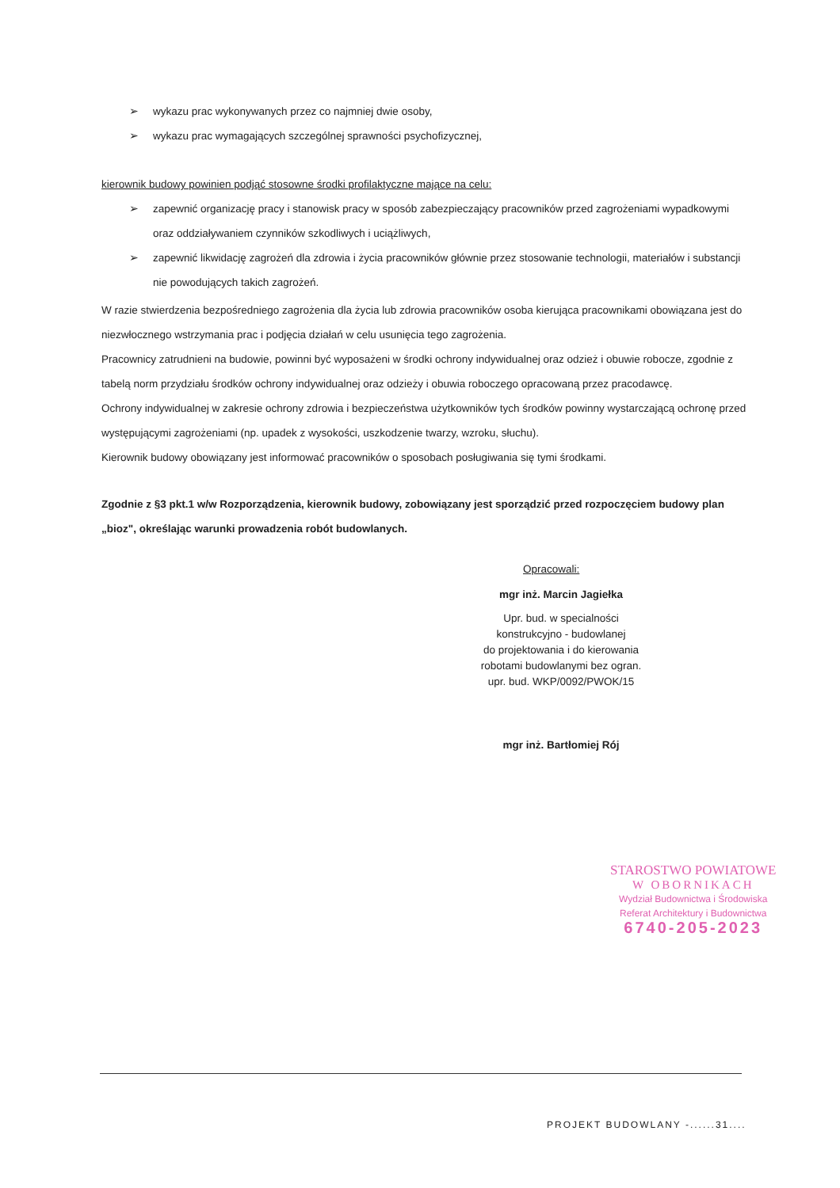➢ wykazu prac wykonywanych przez co najmniej dwie osoby,
➢ wykazu prac wymagających szczególnej sprawności psychofizycznej,
kierownik budowy powinien podjąć stosowne środki profilaktyczne mające na celu:
➢ zapewnić organizację pracy i stanowisk pracy w sposób zabezpieczający pracowników przed zagrożeniami wypadkowymi oraz oddziaływaniem czynników szkodliwych i uciążliwych,
➢ zapewnić likwidację zagrożeń dla zdrowia i życia pracowników głównie przez stosowanie technologii, materiałów i substancji nie powodujących takich zagrożeń.
W razie stwierdzenia bezpośredniego zagrożenia dla życia lub zdrowia pracowników osoba kierująca pracownikami obowiązana jest do niezwłocznego wstrzymania prac i podjęcia działań w celu usunięcia tego zagrożenia.
Pracownicy zatrudnieni na budowie, powinni być wyposażeni w środki ochrony indywidualnej oraz odzież i obuwie robocze, zgodnie z tabelą norm przydziału środków ochrony indywidualnej oraz odzieży i obuwia roboczego opracowaną przez pracodawcę.
Ochrony indywidualnej w zakresie ochrony zdrowia i bezpieczeństwa użytkowników tych środków powinny wystarczającą ochronę przed występującymi zagrożeniami (np. upadek z wysokości, uszkodzenie twarzy, wzroku, słuchu).
Kierownik budowy obowiązany jest informować pracowników o sposobach posługiwania się tymi środkami.
Zgodnie z §3 pkt.1 w/w Rozporządzenia, kierownik budowy, zobowiązany jest sporządzić przed rozpoczęciem budowy plan „bioz", określając warunki prowadzenia robót budowlanych.
Opracowali:
mgr inż. Marcin Jagiełka
Upr. bud. w specialności
konstrukcyjno - budowlanej
do projektowania i do kierowania
robotami budowlanymi bez ogran.
upr. bud. WKP/0092/PWOK/15
mgr inż. Bartłomiej Rój
STAROSTWO POWIATOWE
W OBORNIKACH
Wydział Budownictwa i Środowiska
Referat Architektury i Budownictwa
6740-205-2023
PROJEKT BUDOWLANY -......31....